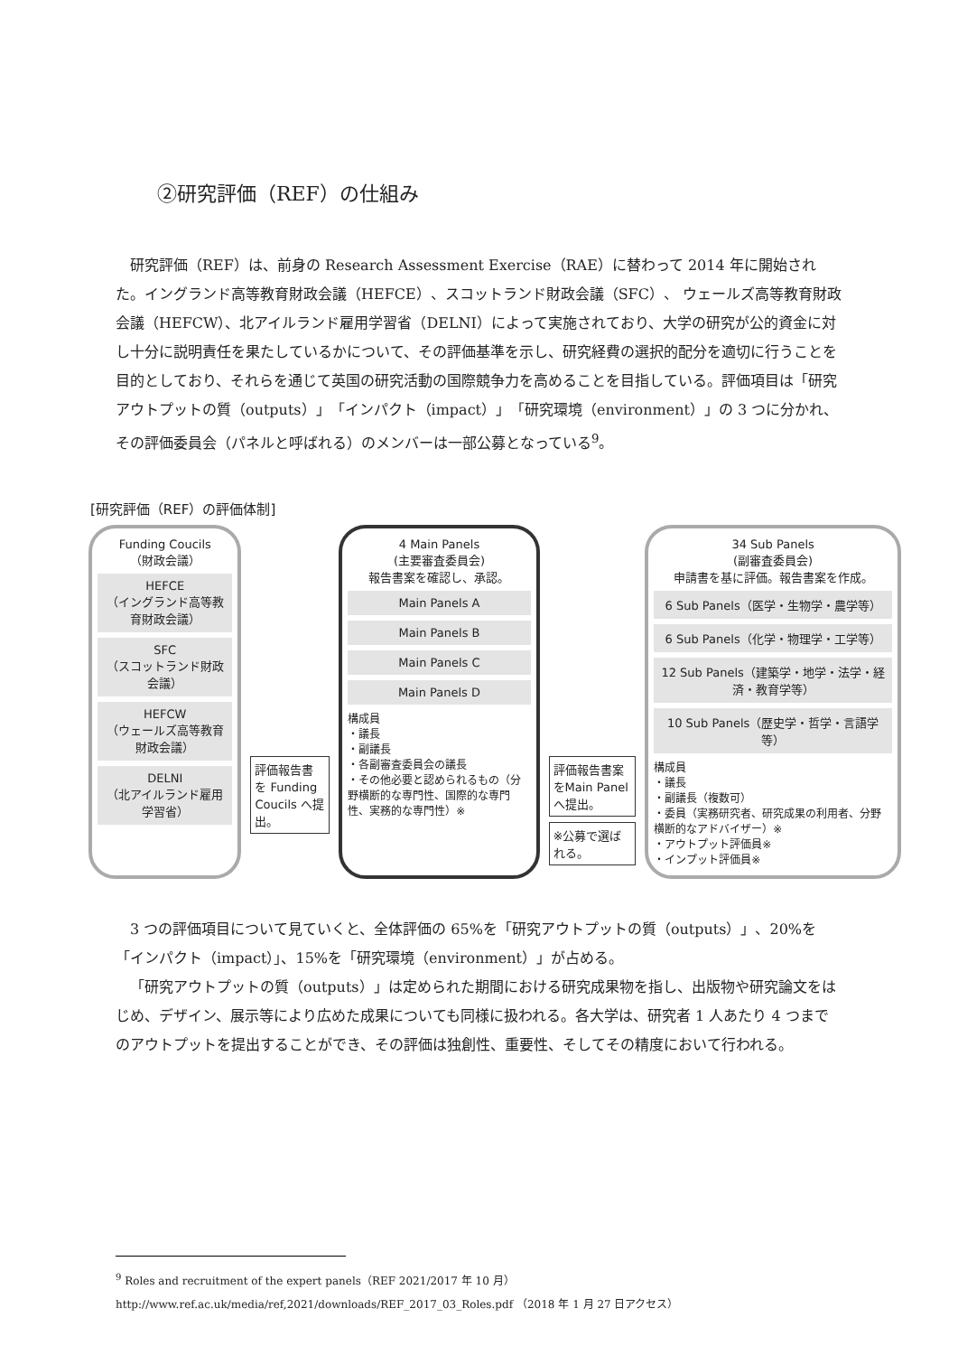②研究評価（REF）の仕組み
研究評価（REF）は、前身の Research Assessment Exercise（RAE）に替わって 2014 年に開始された。イングランド高等教育財政会議（HEFCE）、スコットランド財政会議（SFC）、 ウェールズ高等教育財政会議（HEFCW）、北アイルランド雇用学習省（DELNI）によって実施されており、大学の研究が公的資金に対し十分に説明責任を果たしているかについて、その評価基準を示し、研究経費の選択的配分を適切に行うことを目的としており、それらを通じて英国の研究活動の国際競争力を高めることを目指している。評価項目は「研究アウトプットの質（outputs）」「インパクト（impact）」「研究環境（environment）」の 3 つに分かれ、その評価委員会（パネルと呼ばれる）のメンバーは一部公募となっている<sup>9</sup>。
[研究評価（REF）の評価体制]
Funding Coucils
（財政会議）
HEFCE
（イングランド高等教育財政会議）
SFC
（スコットランド財政会議）
HEFCW
（ウェールズ高等教育財政会議）
DELNI
（北アイルランド雇用学習省）
評価報告書を Funding Coucils へ提出。
4 Main Panels
(主要審査委員会)
報告書案を確認し、承認。
Main Panels A
Main Panels B
Main Panels C
Main Panels D
構成員
・議長
・副議長
・各副審査委員会の議長
・その他必要と認められるもの（分野横断的な専門性、国際的な専門性、実務的な専門性）※
評価報告書案をMain Panelへ提出。
※公募で選ばれる。
34 Sub Panels
(副審査委員会)
申請書を基に評価。報告書案を作成。
6 Sub Panels（医学・生物学・農学等）
6 Sub Panels（化学・物理学・工学等）
12 Sub Panels（建築学・地学・法学・経済・教育学等）
10 Sub Panels（歴史学・哲学・言語学等）
構成員
・議長
・副議長（複数可）
・委員（実務研究者、研究成果の利用者、分野横断的なアドバイザー）※
・アウトプット評価員※
・インプット評価員※
3 つの評価項目について見ていくと、全体評価の 65%を「研究アウトプットの質（outputs）」、20%を「インパクト（impact）」、15%を「研究環境（environment）」が占める。
「研究アウトプットの質（outputs）」は定められた期間における研究成果物を指し、出版物や研究論文をはじめ、デザイン、展示等により広めた成果についても同様に扱われる。各大学は、研究者 1 人あたり 4 つまでのアウトプットを提出することができ、その評価は独創性、重要性、そしてその精度において行われる。
<sup>9</sup> Roles and recruitment of the expert panels（REF 2021/2017 年 10 月）
http://www.ref.ac.uk/media/ref,2021/downloads/REF_2017_03_Roles.pdf （2018 年 1 月 27 日アクセス）